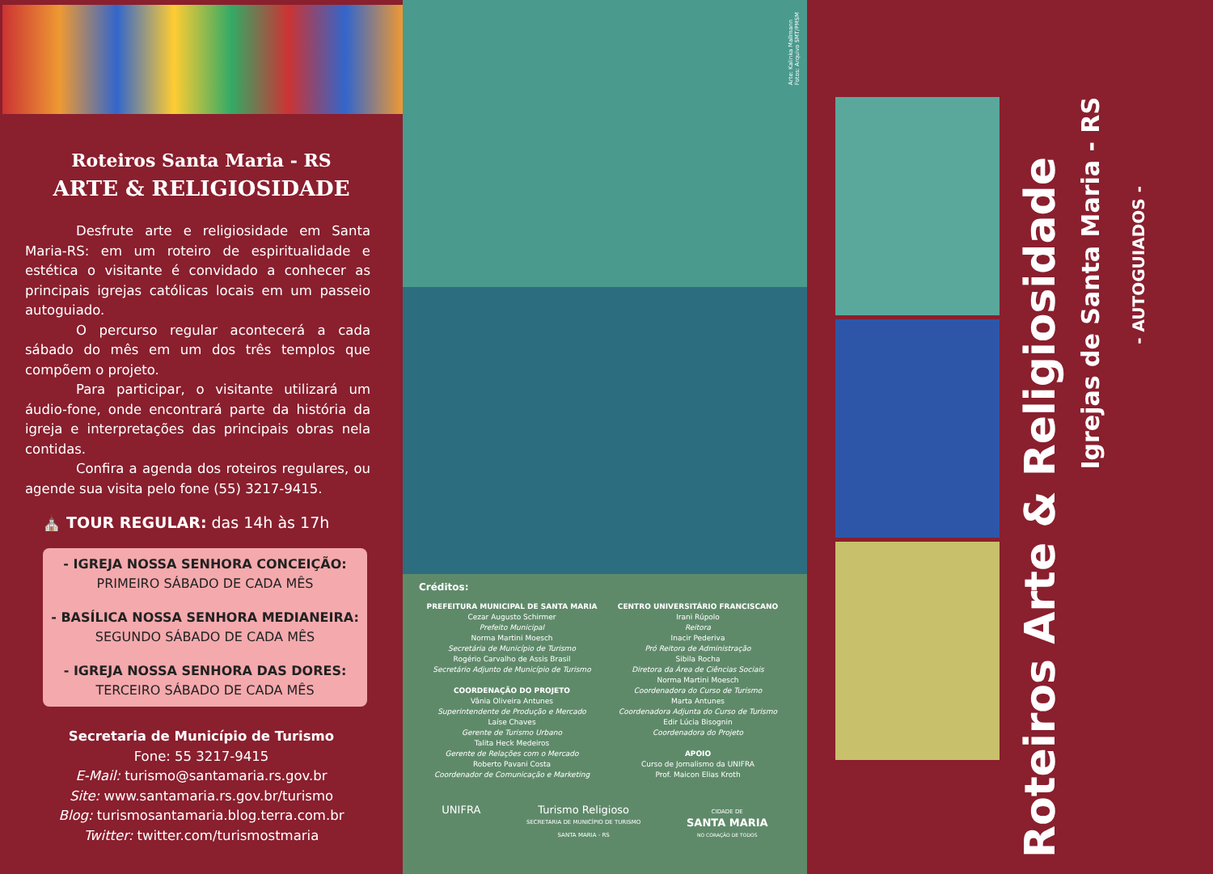Roteiros Santa Maria - RS
ARTE & RELIGIOSIDADE
Desfrute arte e religiosidade em Santa Maria-RS: em um roteiro de espiritualidade e estética o visitante é convidado a conhecer as principais igrejas católicas locais em um passeio autoguiado.
O percurso regular acontecerá a cada sábado do mês em um dos três templos que compõem o projeto.
Para participar, o visitante utilizará um áudio-fone, onde encontrará parte da história da igreja e interpretações das principais obras nela contidas.
Confira a agenda dos roteiros regulares, ou agende sua visita pelo fone (55) 3217-9415.
⛪ TOUR REGULAR: das 14h às 17h
- IGREJA NOSSA SENHORA CONCEIÇÃO:
PRIMEIRO SÁBADO DE CADA MÊS
- BASÍLICA NOSSA SENHORA MEDIANEIRA:
SEGUNDO SÁBADO DE CADA MÊS
- IGREJA NOSSA SENHORA DAS DORES:
TERCEIRO SÁBADO DE CADA MÊS
Secretaria de Município de Turismo
Fone: 55 3217-9415
E-Mail: turismo@santamaria.rs.gov.br
Site: www.santamaria.rs.gov.br/turismo
Blog: turismosantamaria.blog.terra.com.br
Twitter: twitter.com/turismostmaria
Arte: Kalinka Mallmann
Fotos: Arquivo SMT/PMSM
Créditos:
PREFEITURA MUNICIPAL DE SANTA MARIA
Cezar Augusto Schirmer
Prefeito Municipal
Norma Martini Moesch
Secretária de Município de Turismo
Rogério Carvalho de Assis Brasil
Secretário Adjunto de Município de Turismo
COORDENAÇÃO DO PROJETO
Vânia Oliveira Antunes
Superintendente de Produção e Mercado
Laíse Chaves
Gerente de Turismo Urbano
Talita Heck Medeiros
Gerente de Relações com o Mercado
Roberto Pavani Costa
Coordenador de Comunicação e Marketing
CENTRO UNIVERSITÁRIO FRANCISCANO
Irani Rúpolo
Reitora
Inacir Pederiva
Pró Reitora de Administração
Sibila Rocha
Diretora da Área de Ciências Sociais
Norma Martini Moesch
Coordenadora do Curso de Turismo
Marta Antunes
Coordenadora Adjunta do Curso de Turismo
Edir Lúcia Bisognin
Coordenadora do Projeto
APOIO
Curso de Jornalismo da UNIFRA
Prof. Maicon Elias Kroth
UNIFRA Turismo Religioso
SECRETARIA DE MUNICÍPIO DE TURISMO
SANTA MARIA - RS CIDADE DE
SANTA MARIA
NO CORAÇÃO DE TODOS
Roteiros Arte & Religiosidade
Igrejas de Santa Maria - RS
- AUTOGUIADOS -